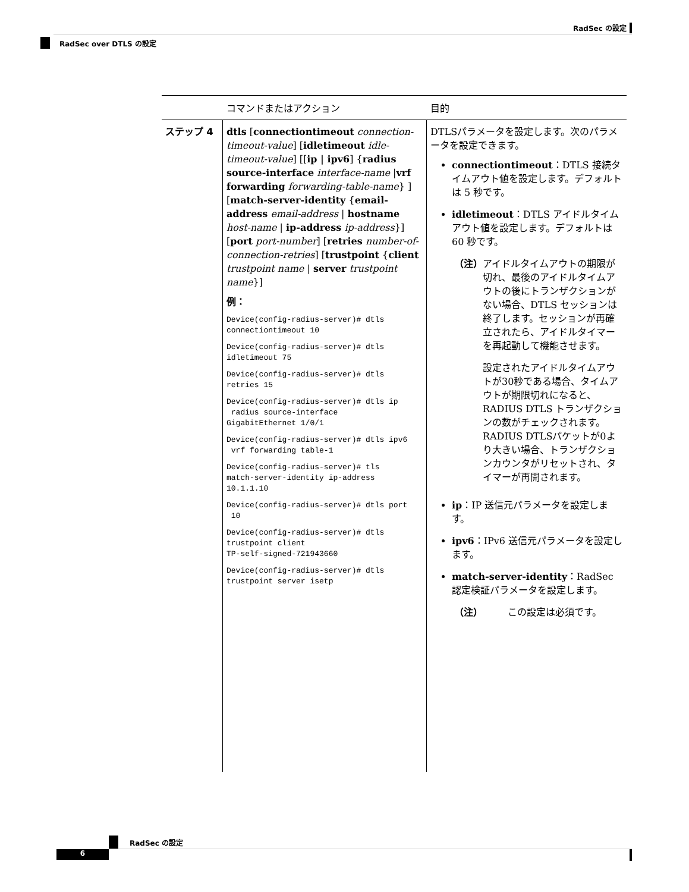RadSec の設定
RadSec over DTLS の設定
| | コマンドまたはアクション | 目的 |
| --- | --- | --- |
| ステップ 4 | dtls [ connectiontimeout connection-timeout-value ] [ idletimeout idle-timeout-value ] [[ ip / ipv6 ] { radius source-interface interface-name / vrf forwarding forwarding-table-name } ] [ match-server-identity { email-address email-address / hostname host-name / ip-address ip-address }] [ port port-number ] [ retries number-of-connection-retries ] [ trustpoint { client trustpoint name / server trustpoint name }] 例： Device(config-radius-server)# dtls connectiontimeout 10 Device(config-radius-server)# dtls idletimeout 75 Device(config-radius-server)# dtls retries 15 Device(config-radius-server)# dtls ip radius source-interface GigabitEthernet 1/0/1 Device(config-radius-server)# dtls ipv6 vrf forwarding table-1 Device(config-radius-server)# tls match-server-identity ip-address 10.1.1.10 Device(config-radius-server)# dtls port 10 Device(config-radius-server)# dtls trustpoint client TP-self-signed-721943660 Device(config-radius-server)# dtls trustpoint server isetp | DTLSパラメータを設定します。次のパラメータを設定できます。 connectiontimeout ：DTLS 接続タイムアウト値を設定します。デフォルトは 5 秒です。 idletimeout ：DTLS アイドルタイムアウト値を設定します。デフォルトは 60 秒です。 （注） アイドルタイムアウトの期限が切れ、最後のアイドルタイムアウトの後にトランザクションがない場合、DTLS セッションは終了します。セッションが再確立されたら、アイドルタイマーを再起動して機能させます。 設定されたアイドルタイムアウトが30秒である場合、タイムアウトが期限切れになると、RADIUS DTLS トランザクションの数がチェックされます。RADIUS DTLSパケットが0より大きい場合、トランザクションカウンタがリセットされ、タイマーが再開されます。 ip ：IP 送信元パラメータを設定します。 ipv6 ：IPv6 送信元パラメータを設定します。 match-server-identity ：RadSec 認定検証パラメータを設定します。 （注） この設定は必須です。 |
RadSec の設定
6